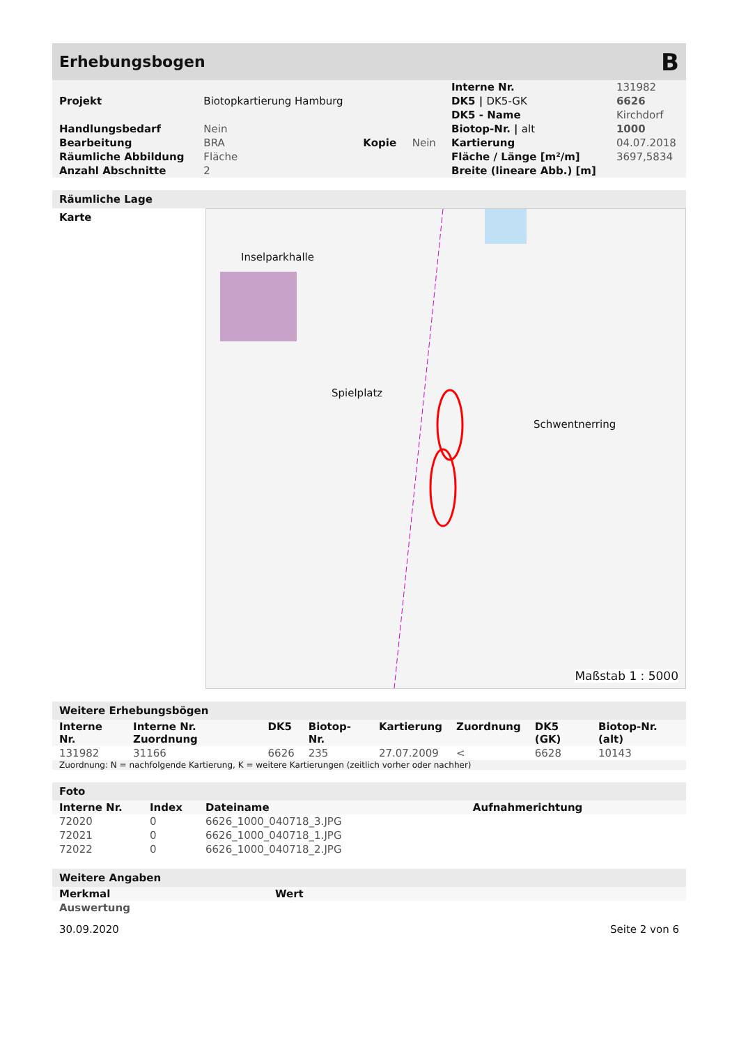Erhebungsbogen B
| | | | | Interne Nr. | 131982 |
| Projekt | Biotopkartierung Hamburg | | | DK5 / DK5-GK | 6626 |
| | | | | DK5 - Name | Kirchdorf |
| Handlungsbedarf | Nein | | | Biotop-Nr. / alt | 1000 |
| Bearbeitung | BRA | Kopie | Nein | Kartierung | 04.07.2018 |
| Räumliche Abbildung | Fläche | | | Fläche / Länge [m²/m] | 3697,5834 |
| Anzahl Abschnitte | 2 | | | Breite (lineare Abb.) [m] | |
Räumliche Lage
Karte
Inselparkhalle
Spielplatz
Schwentnerring
Maßstab 1 : 5000
Weitere Erhebungsbögen
| Interne Nr. | Interne Nr. Zuordnung | DK5 | Biotop-Nr. | Kartierung | Zuordnung | DK5 (GK) | Biotop-Nr. (alt) |
| --- | --- | --- | --- | --- | --- | --- | --- |
| 131982 | 31166 | 6626 | 235 | 27.07.2009 | < | 6628 | 10143 |
Zuordnung: N = nachfolgende Kartierung, K = weitere Kartierungen (zeitlich vorher oder nachher)
Foto
| Interne Nr. | Index | Dateiname | Aufnahmerichtung |
| --- | --- | --- | --- |
| 72020 | 0 | 6626_1000_040718_3.JPG | |
| 72021 | 0 | 6626_1000_040718_1.JPG | |
| 72022 | 0 | 6626_1000_040718_2.JPG | |
Weitere Angaben
| Merkmal | Wert |
| --- | --- |
| Auswertung | |
30.09.2020 Seite 2 von 6